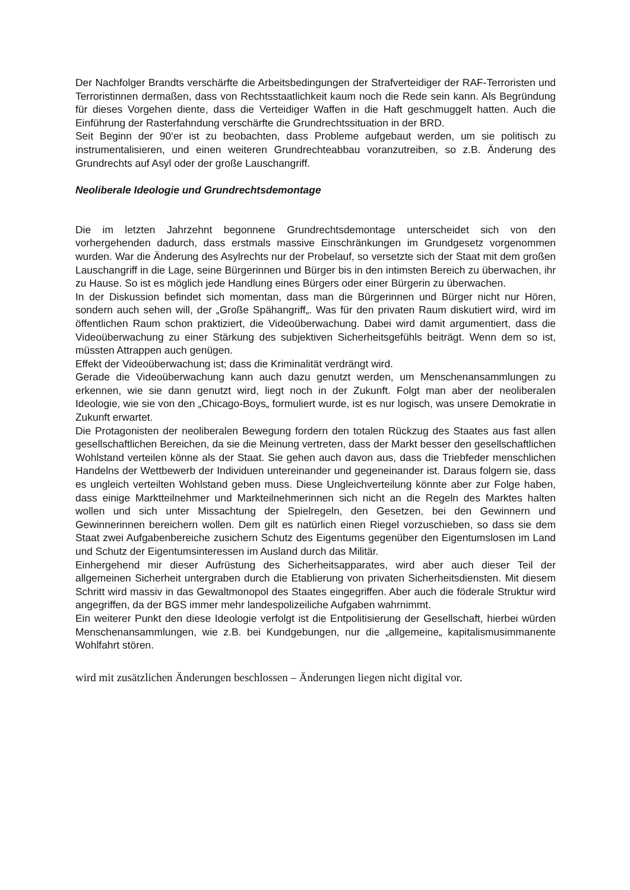Der Nachfolger Brandts verschärfte die Arbeitsbedingungen der Strafverteidiger der RAF-Terroristen und Terroristinnen dermaßen, dass von Rechtsstaatlichkeit kaum noch die Rede sein kann. Als Begründung für dieses Vorgehen diente, dass die Verteidiger Waffen in die Haft geschmuggelt hatten. Auch die Einführung der Rasterfahndung verschärfte die Grundrechtssituation in der BRD.
Seit Beginn der 90‘er ist zu beobachten, dass Probleme aufgebaut werden, um sie politisch zu instrumentalisieren, und einen weiteren Grundrechteabbau voranzutreiben, so z.B. Änderung des Grundrechts auf Asyl oder der große Lauschangriff.
Neoliberale Ideologie und Grundrechtsdemontage
Die im letzten Jahrzehnt begonnene Grundrechtsdemontage unterscheidet sich von den vorhergehenden dadurch, dass erstmals massive Einschränkungen im Grundgesetz vorgenommen wurden. War die Änderung des Asylrechts nur der Probelauf, so versetzte sich der Staat mit dem großen Lauschangriff in die Lage, seine Bürgerinnen und Bürger bis in den intimsten Bereich zu überwachen, ihr zu Hause. So ist es möglich jede Handlung eines Bürgers oder einer Bürgerin zu überwachen.
In der Diskussion befindet sich momentan, dass man die Bürgerinnen und Bürger nicht nur Hören, sondern auch sehen will, der „Große Spähangriff„. Was für den privaten Raum diskutiert wird, wird im öffentlichen Raum schon praktiziert, die Videoüberwachung. Dabei wird damit argumentiert, dass die Videoüberwachung zu einer Stärkung des subjektiven Sicherheitsgefühls beiträgt. Wenn dem so ist, müssten Attrappen auch genügen.
Effekt der Videoüberwachung ist; dass die Kriminalität verdrängt wird.
Gerade die Videoüberwachung kann auch dazu genutzt werden, um Menschenansammlungen zu erkennen, wie sie dann genutzt wird, liegt noch in der Zukunft. Folgt man aber der neoliberalen Ideologie, wie sie von den „Chicago-Boys„ formuliert wurde, ist es nur logisch, was unsere Demokratie in Zukunft erwartet.
Die Protagonisten der neoliberalen Bewegung fordern den totalen Rückzug des Staates aus fast allen gesellschaftlichen Bereichen, da sie die Meinung vertreten, dass der Markt besser den gesellschaftlichen Wohlstand verteilen könne als der Staat. Sie gehen auch davon aus, dass die Triebfeder menschlichen Handelns der Wettbewerb der Individuen untereinander und gegeneinander ist. Daraus folgern sie, dass es ungleich verteilten Wohlstand geben muss. Diese Ungleichverteilung könnte aber zur Folge haben, dass einige Marktteilnehmer und Markteilnehmerinnen sich nicht an die Regeln des Marktes halten wollen und sich unter Missachtung der Spielregeln, den Gesetzen, bei den Gewinnern und Gewinnerinnen bereichern wollen. Dem gilt es natürlich einen Riegel vorzuschieben, so dass sie dem Staat zwei Aufgabenbereiche zusichern Schutz des Eigentums gegenüber den Eigentumslosen im Land und Schutz der Eigentumsinteressen im Ausland durch das Militär.
Einhergehend mir dieser Aufrüstung des Sicherheitsapparates, wird aber auch dieser Teil der allgemeinen Sicherheit untergraben durch die Etablierung von privaten Sicherheitsdiensten. Mit diesem Schritt wird massiv in das Gewaltmonopol des Staates eingegriffen. Aber auch die föderale Struktur wird angegriffen, da der BGS immer mehr landespolizeiliche Aufgaben wahrnimmt.
Ein weiterer Punkt den diese Ideologie verfolgt ist die Entpolitisierung der Gesellschaft, hierbei würden Menschenansammlungen, wie z.B. bei Kundgebungen, nur die „allgemeine„ kapitalismusimmanente Wohlfahrt stören.
wird mit zusätzlichen Änderungen beschlossen – Änderungen liegen nicht digital vor.